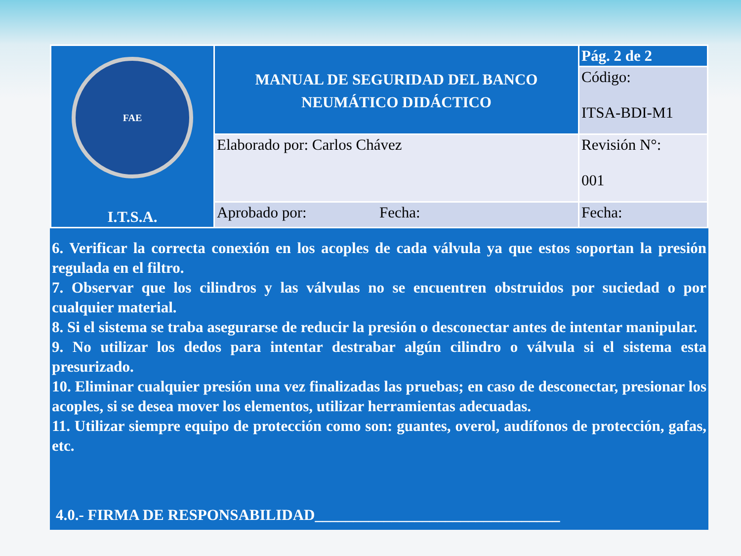| FAE I.T.S.A. | MANUAL DE SEGURIDAD DEL BANCO NEUMÁTICO DIDÁCTICO | Pág. 2 de 2 |
| | | Código: ITSA-BDI-M1 |
| | Elaborado por: Carlos Chávez | Revisión N°: 001 |
| | Aprobado por: Fecha: | Fecha: |
6. Verificar la correcta conexión en los acoples de cada válvula ya que estos soportan la presión regulada en el filtro.
7. Observar que los cilindros y las válvulas no se encuentren obstruidos por suciedad o por cualquier material.
8. Si el sistema se traba asegurarse de reducir la presión o desconectar antes de intentar manipular.
9. No utilizar los dedos para intentar destrabar algún cilindro o válvula si el sistema esta presurizado.
10. Eliminar cualquier presión una vez finalizadas las pruebas; en caso de desconectar, presionar los acoples, si se desea mover los elementos, utilizar herramientas adecuadas.
11. Utilizar siempre equipo de protección como son: guantes, overol, audífonos de protección, gafas, etc.
4.0.- FIRMA DE RESPONSABILIDAD________________________________